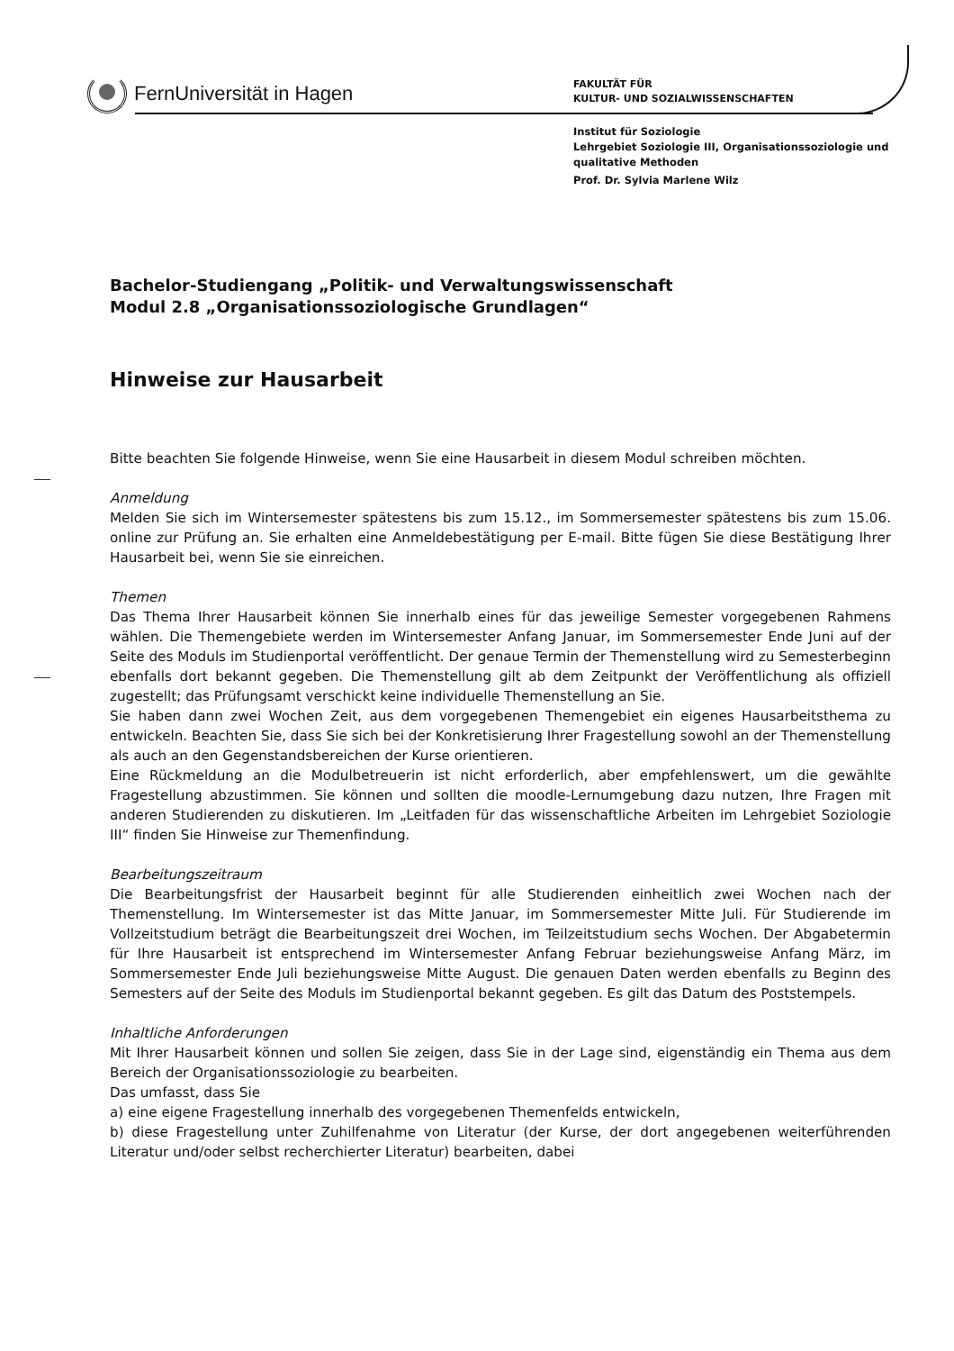FernUniversität in Hagen
FAKULTÄT FÜR
KULTUR- UND SOZIALWISSENSCHAFTEN
Institut für Soziologie
Lehrgebiet Soziologie III, Organisationssoziologie und
qualitative Methoden
Prof. Dr. Sylvia Marlene Wilz
Bachelor-Studiengang „Politik- und Verwaltungswissenschaft
Modul 2.8 „Organisationssoziologische Grundlagen“
Hinweise zur Hausarbeit
Bitte beachten Sie folgende Hinweise, wenn Sie eine Hausarbeit in diesem Modul schreiben möchten.
Anmeldung
Melden Sie sich im Wintersemester spätestens bis zum 15.12., im Sommersemester spätestens bis zum 15.06. online zur Prüfung an. Sie erhalten eine Anmeldebestätigung per E-mail. Bitte fügen Sie diese Bestätigung Ihrer Hausarbeit bei, wenn Sie sie einreichen.
Themen
Das Thema Ihrer Hausarbeit können Sie innerhalb eines für das jeweilige Semester vorgegebenen Rahmens wählen. Die Themengebiete werden im Wintersemester Anfang Januar, im Sommersemester Ende Juni auf der Seite des Moduls im Studienportal veröffentlicht. Der genaue Termin der Themenstellung wird zu Semesterbeginn ebenfalls dort bekannt gegeben. Die Themenstellung gilt ab dem Zeitpunkt der Veröffentlichung als offiziell zugestellt; das Prüfungsamt verschickt keine individuelle Themenstellung an Sie.
Sie haben dann zwei Wochen Zeit, aus dem vorgegebenen Themengebiet ein eigenes Hausarbeitsthema zu entwickeln. Beachten Sie, dass Sie sich bei der Konkretisierung Ihrer Fragestellung sowohl an der Themenstellung als auch an den Gegenstandsbereichen der Kurse orientieren.
Eine Rückmeldung an die Modulbetreuerin ist nicht erforderlich, aber empfehlenswert, um die gewählte Fragestellung abzustimmen. Sie können und sollten die moodle-Lernumgebung dazu nutzen, Ihre Fragen mit anderen Studierenden zu diskutieren. Im „Leitfaden für das wissenschaftliche Arbeiten im Lehrgebiet Soziologie III“ finden Sie Hinweise zur Themenfindung.
Bearbeitungszeitraum
Die Bearbeitungsfrist der Hausarbeit beginnt für alle Studierenden einheitlich zwei Wochen nach der Themenstellung. Im Wintersemester ist das Mitte Januar, im Sommersemester Mitte Juli. Für Studierende im Vollzeitstudium beträgt die Bearbeitungszeit drei Wochen, im Teilzeitstudium sechs Wochen. Der Abgabetermin für Ihre Hausarbeit ist entsprechend im Wintersemester Anfang Februar beziehungsweise Anfang März, im Sommersemester Ende Juli beziehungsweise Mitte August. Die genauen Daten werden ebenfalls zu Beginn des Semesters auf der Seite des Moduls im Studienportal bekannt gegeben. Es gilt das Datum des Poststempels.
Inhaltliche Anforderungen
Mit Ihrer Hausarbeit können und sollen Sie zeigen, dass Sie in der Lage sind, eigenständig ein Thema aus dem Bereich der Organisationssoziologie zu bearbeiten.
Das umfasst, dass Sie
a) eine eigene Fragestellung innerhalb des vorgegebenen Themenfelds entwickeln,
b) diese Fragestellung unter Zuhilfenahme von Literatur (der Kurse, der dort angegebenen weiterführenden Literatur und/oder selbst recherchierter Literatur) bearbeiten, dabei